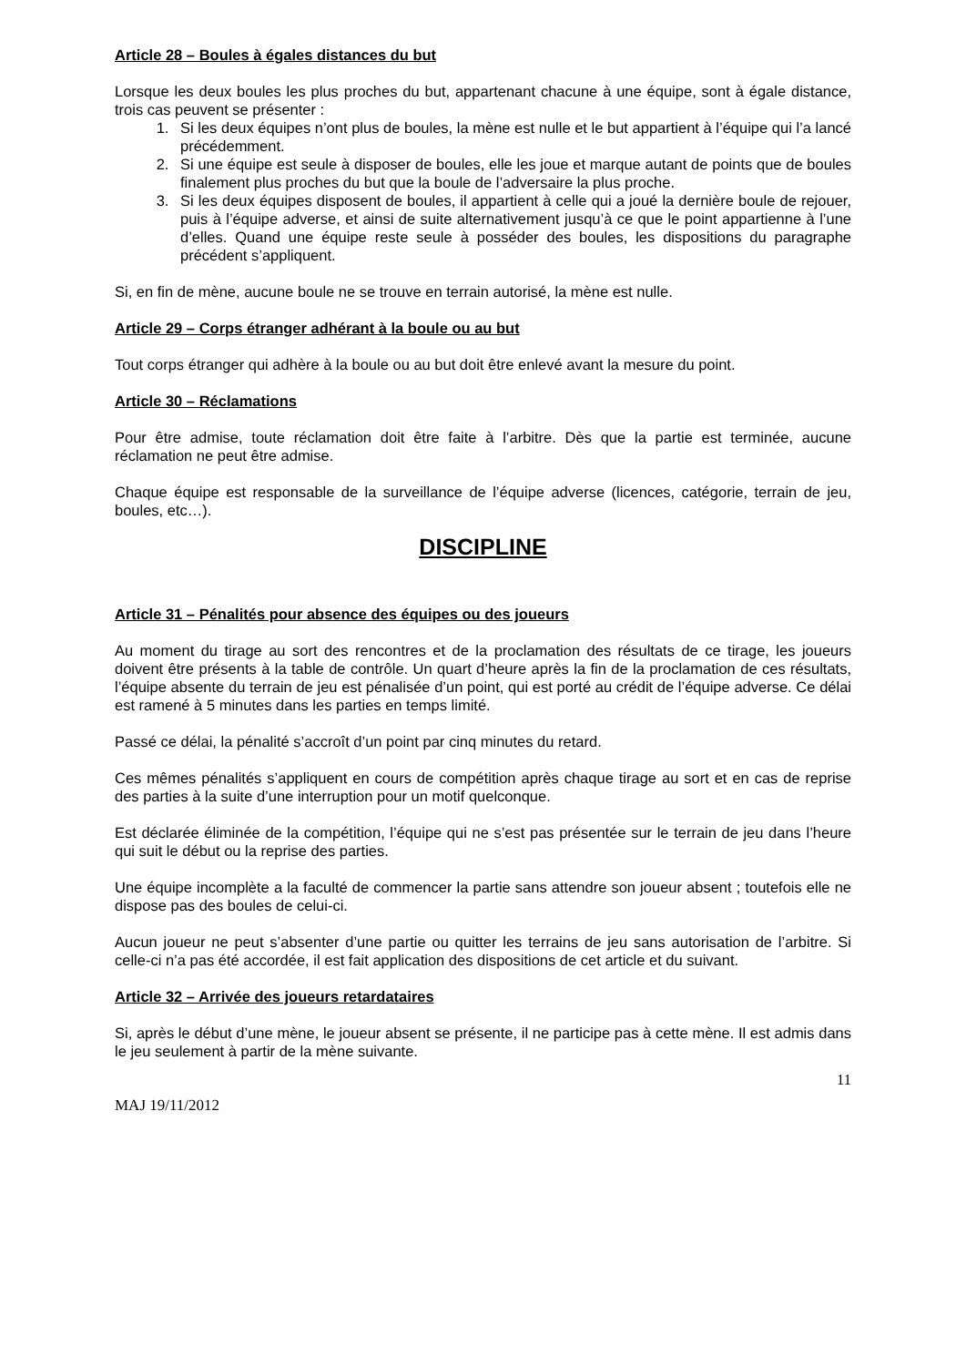Article 28 – Boules à égales distances du but
Lorsque les deux boules les plus proches du but, appartenant chacune à une équipe, sont à égale distance, trois cas peuvent se présenter :
1. Si les deux équipes n’ont plus de boules, la mène est nulle et le but appartient à l’équipe qui l’a lancé précédemment.
2. Si une équipe est seule à disposer de boules, elle les joue et marque autant de points que de boules finalement plus proches du but que la boule de l’adversaire la plus proche.
3. Si les deux équipes disposent de boules, il appartient à celle qui a joué la dernière boule de rejouer, puis à l’équipe adverse, et ainsi de suite alternativement jusqu’à ce que le point appartienne à l’une d’elles. Quand une équipe reste seule à posséder des boules, les dispositions du paragraphe précédent s’appliquent.
Si, en fin de mène, aucune boule ne se trouve en terrain autorisé, la mène est nulle.
Article 29 – Corps étranger adhérant à la boule ou au but
Tout corps étranger qui adhère à la boule ou au but doit être enlevé avant la mesure du point.
Article 30 – Réclamations
Pour être admise, toute réclamation doit être faite à l’arbitre. Dès que la partie est terminée, aucune réclamation ne peut être admise.
Chaque équipe est responsable de la surveillance de l’équipe adverse (licences, catégorie, terrain de jeu, boules, etc…).
DISCIPLINE
Article 31 – Pénalités pour absence des équipes ou des joueurs
Au moment du tirage au sort des rencontres et de la proclamation des résultats de ce tirage, les joueurs doivent être présents à la table de contrôle. Un quart d’heure après la fin de la proclamation de ces résultats, l’équipe absente du terrain de jeu est pénalisée d’un point, qui est porté au crédit de l’équipe adverse. Ce délai est ramené à 5 minutes dans les parties en temps limité.
Passé ce délai, la pénalité s’accroît d’un point par cinq minutes du retard.
Ces mêmes pénalités s’appliquent en cours de compétition après chaque tirage au sort et en cas de reprise des parties à la suite d’une interruption pour un motif quelconque.
Est déclarée éliminée de la compétition, l’équipe qui ne s’est pas présentée sur le terrain de jeu dans l’heure qui suit le début ou la reprise des parties.
Une équipe incomplète a la faculté de commencer la partie sans attendre son joueur absent ; toutefois elle ne dispose pas des boules de celui-ci.
Aucun joueur ne peut s’absenter d’une partie ou quitter les terrains de jeu sans autorisation de l’arbitre. Si celle-ci n’a pas été accordée, il est fait application des dispositions de cet article et du suivant.
Article 32 – Arrivée des joueurs retardataires
Si, après le début d’une mène, le joueur absent se présente, il ne participe pas à cette mène. Il est admis dans le jeu seulement à partir de la mène suivante.
11
MAJ 19/11/2012